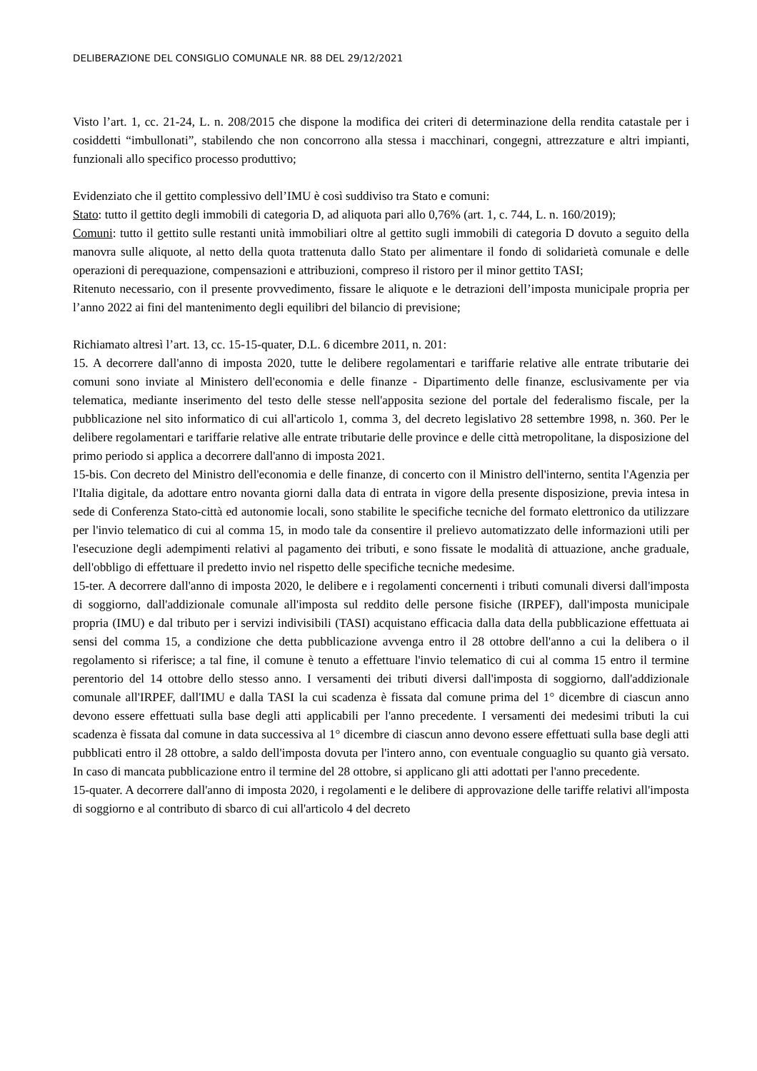DELIBERAZIONE DEL CONSIGLIO COMUNALE NR. 88 DEL 29/12/2021
Visto l’art. 1, cc. 21-24, L. n. 208/2015 che dispone la modifica dei criteri di determinazione della rendita catastale per i cosiddetti “imbullonati”, stabilendo che non concorrono alla stessa i macchinari, congegni, attrezzature e altri impianti, funzionali allo specifico processo produttivo;
Evidenziato che il gettito complessivo dell’IMU è così suddiviso tra Stato e comuni:
Stato: tutto il gettito degli immobili di categoria D, ad aliquota pari allo 0,76% (art. 1, c. 744, L. n. 160/2019);
Comuni: tutto il gettito sulle restanti unità immobiliari oltre al gettito sugli immobili di categoria D dovuto a seguito della manovra sulle aliquote, al netto della quota trattenuta dallo Stato per alimentare il fondo di solidarietà comunale e delle operazioni di perequazione, compensazioni e attribuzioni, compreso il ristoro per il minor gettito TASI;
Ritenuto necessario, con il presente provvedimento, fissare le aliquote e le detrazioni dell’imposta municipale propria per l’anno 2022 ai fini del mantenimento degli equilibri del bilancio di previsione;
Richiamato altresì l’art. 13, cc. 15-15-quater, D.L. 6 dicembre 2011, n. 201:
15. A decorrere dall'anno di imposta 2020, tutte le delibere regolamentari e tariffarie relative alle entrate tributarie dei comuni sono inviate al Ministero dell'economia e delle finanze - Dipartimento delle finanze, esclusivamente per via telematica, mediante inserimento del testo delle stesse nell'apposita sezione del portale del federalismo fiscale, per la pubblicazione nel sito informatico di cui all'articolo 1, comma 3, del decreto legislativo 28 settembre 1998, n. 360. Per le delibere regolamentari e tariffarie relative alle entrate tributarie delle province e delle città metropolitane, la disposizione del primo periodo si applica a decorrere dall'anno di imposta 2021.
15-bis. Con decreto del Ministro dell'economia e delle finanze, di concerto con il Ministro dell'interno, sentita l'Agenzia per l'Italia digitale, da adottare entro novanta giorni dalla data di entrata in vigore della presente disposizione, previa intesa in sede di Conferenza Stato-città ed autonomie locali, sono stabilite le specifiche tecniche del formato elettronico da utilizzare per l'invio telematico di cui al comma 15, in modo tale da consentire il prelievo automatizzato delle informazioni utili per l'esecuzione degli adempimenti relativi al pagamento dei tributi, e sono fissate le modalità di attuazione, anche graduale, dell'obbligo di effettuare il predetto invio nel rispetto delle specifiche tecniche medesime.
15-ter. A decorrere dall'anno di imposta 2020, le delibere e i regolamenti concernenti i tributi comunali diversi dall'imposta di soggiorno, dall'addizionale comunale all'imposta sul reddito delle persone fisiche (IRPEF), dall'imposta municipale propria (IMU) e dal tributo per i servizi indivisibili (TASI) acquistano efficacia dalla data della pubblicazione effettuata ai sensi del comma 15, a condizione che detta pubblicazione avvenga entro il 28 ottobre dell'anno a cui la delibera o il regolamento si riferisce; a tal fine, il comune è tenuto a effettuare l'invio telematico di cui al comma 15 entro il termine perentorio del 14 ottobre dello stesso anno. I versamenti dei tributi diversi dall'imposta di soggiorno, dall'addizionale comunale all'IRPEF, dall'IMU e dalla TASI la cui scadenza è fissata dal comune prima del 1° dicembre di ciascun anno devono essere effettuati sulla base degli atti applicabili per l'anno precedente. I versamenti dei medesimi tributi la cui scadenza è fissata dal comune in data successiva al 1° dicembre di ciascun anno devono essere effettuati sulla base degli atti pubblicati entro il 28 ottobre, a saldo dell'imposta dovuta per l'intero anno, con eventuale conguaglio su quanto già versato. In caso di mancata pubblicazione entro il termine del 28 ottobre, si applicano gli atti adottati per l'anno precedente.
15-quater. A decorrere dall'anno di imposta 2020, i regolamenti e le delibere di approvazione delle tariffe relativi all'imposta di soggiorno e al contributo di sbarco di cui all'articolo 4 del decreto